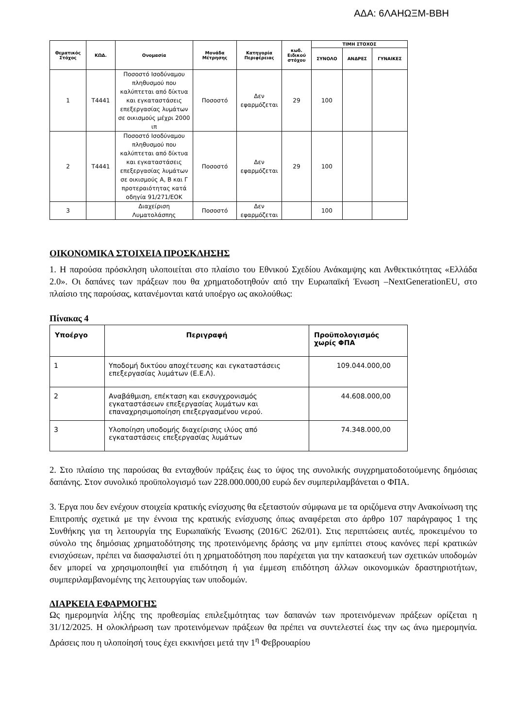ΑΔΑ: 6ΛΑΗΩΞΜ-ΒΒΗ
| Θεματικός Στόχος | ΚΩΔ. | Ονομασία | Μονάδα Μέτρησης | Κατηγορία Περιφέρειας | κωδ. Ειδικού στόχου | ΤΙΜΗ ΣΤΟΧΟΣ | | |
| --- | --- | --- | --- | --- | --- | --- | --- | --- |
| | | | | | | ΣΥΝΟΛΟ | ΑΝΔΡΕΣ | ΓΥΝΑΙΚΕΣ |
| 1 | T4441 | Ποσοστό Ισοδύναμου πληθυσμού που καλύπτεται από δίκτυα και εγκαταστάσεις επεξεργασίας λυμάτων σε οικισμούς μέχρι 2000 ιπ | Ποσοστό | Δεν εφαρμόζεται | 29 | 100 | | |
| 2 | T4441 | Ποσοστό Ισοδύναμου πληθυσμού που καλύπτεται από δίκτυα και εγκαταστάσεις επεξεργασίας λυμάτων σε οικισμούς Α, Β και Γ προτεραιότητας κατά οδηγία 91/271/ΕΟΚ | Ποσοστό | Δεν εφαρμόζεται | 29 | 100 | | |
| 3 | | Διαχείριση Λυματολάσπης | Ποσοστό | Δεν εφαρμόζεται | | 100 | | |
ΟΙΚΟΝΟΜΙΚΑ ΣΤΟΙΧΕΙΑ ΠΡΟΣΚΛΗΣΗΣ
1. Η παρούσα πρόσκληση υλοποιείται στο πλαίσιο του Εθνικού Σχεδίου Ανάκαμψης και Ανθεκτικότητας «Ελλάδα 2.0». Οι δαπάνες των πράξεων που θα χρηματοδοτηθούν από την Ευρωπαϊκή Ένωση –NextGenerationEU, στο πλαίσιο της παρούσας, κατανέμονται κατά υποέργο ως ακολούθως:
Πίνακας 4
| Υποέργο | Περιγραφή | Προϋπολογισμός χωρίς ΦΠΑ |
| --- | --- | --- |
| 1 | Υποδομή δικτύου αποχέτευσης και εγκαταστάσεις επεξεργασίας λυμάτων (Ε.Ε.Λ). | 109.044.000,00 |
| 2 | Αναβάθμιση, επέκταση και εκσυγχρονισμός εγκαταστάσεων επεξεργασίας λυμάτων και επαναχρησιμοποίηση επεξεργασμένου νερού. | 44.608.000,00 |
| 3 | Υλοποίηση υποδομής διαχείρισης ιλύος από εγκαταστάσεις επεξεργασίας λυμάτων | 74.348.000,00 |
2. Στο πλαίσιο της παρούσας θα ενταχθούν πράξεις έως το ύψος της συνολικής συγχρηματοδοτούμενης δημόσιας δαπάνης. Στον συνολικό προϋπολογισμό των 228.000.000,00 ευρώ δεν συμπεριλαμβάνεται ο ΦΠΑ.
3. Έργα που δεν ενέχουν στοιχεία κρατικής ενίσχυσης θα εξεταστούν σύμφωνα με τα οριζόμενα στην Ανακοίνωση της Επιτροπής σχετικά με την έννοια της κρατικής ενίσχυσης όπως αναφέρεται στο άρθρο 107 παράγραφος 1 της Συνθήκης για τη λειτουργία της Ευρωπαϊκής Ένωσης (2016/C 262/01). Στις περιπτώσεις αυτές, προκειμένου το σύνολο της δημόσιας χρηματοδότησης της προτεινόμενης δράσης να μην εμπίπτει στους κανόνες περί κρατικών ενισχύσεων, πρέπει να διασφαλιστεί ότι η χρηματοδότηση που παρέχεται για την κατασκευή των σχετικών υποδομών δεν μπορεί να χρησιμοποιηθεί για επιδότηση ή για έμμεση επιδότηση άλλων οικονομικών δραστηριοτήτων, συμπεριλαμβανομένης της λειτουργίας των υποδομών.
ΔΙΑΡΚΕΙΑ ΕΦΑΡΜΟΓΗΣ
Ως ημερομηνία λήξης της προθεσμίας επιλεξιμότητας των δαπανών των προτεινόμενων πράξεων ορίζεται η 31/12/2025. Η ολοκλήρωση των προτεινόμενων πράξεων θα πρέπει να συντελεστεί έως την ως άνω ημερομηνία. Δράσεις που η υλοποίησή τους έχει εκκινήσει μετά την 1<sup>η</sup> Φεβρουαρίου